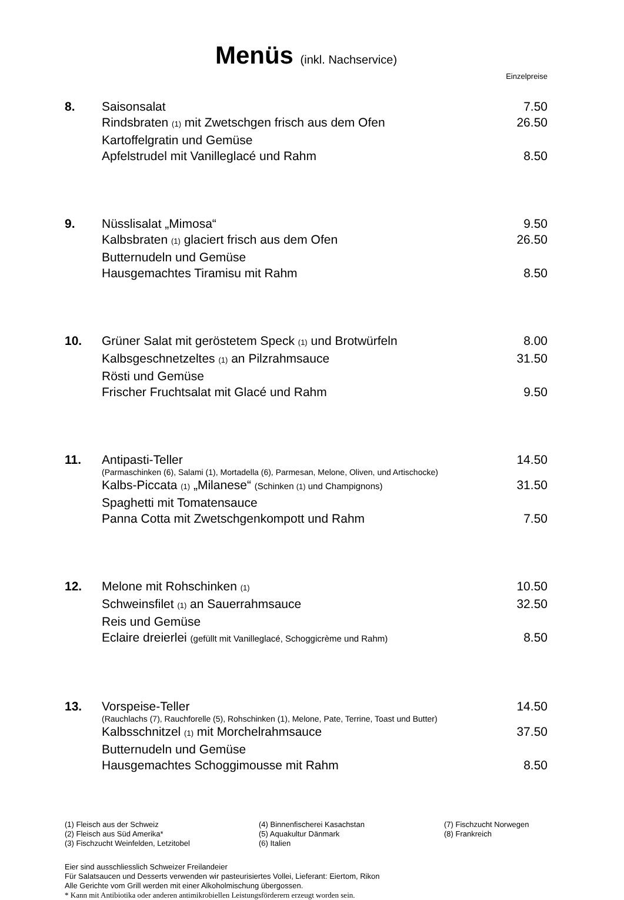Menüs (inkl. Nachservice)
Einzelpreise
8. Saisonsalat 7.50
Rindsbraten (1) mit Zwetschgen frisch aus dem Ofen
26.50
Kartoffelgratin und Gemüse
Apfelstrudel mit Vanilleglacé und Rahm
8.50
9. Nüsslisalat „Mimosa“ 9.50
Kalbsbraten (1) glaciert frisch aus dem Ofen
26.50
Butternudeln und Gemüse
Hausgemachtes Tiramisu mit Rahm
8.50
10. Grüner Salat mit geröstetem Speck (1) und Brotwürfeln
8.00
Kalbsgeschnetzeltes (1) an Pilzrahmsauce
31.50
Rösti und Gemüse
Frischer Fruchtsalat mit Glacé und Rahm
9.50
11. Antipasti-Teller 14.50
(Parmaschinken (6), Salami (1), Mortadella (6), Parmesan, Melone, Oliven, und Artischocke)
Kalbs-Piccata (1) „Milanese“ (Schinken (1) und Champignons)
31.50
Spaghetti mit Tomatensauce
Panna Cotta mit Zwetschgenkompott und Rahm
7.50
12. Melone mit Rohschinken (1)
10.50
Schweinsfilet (1) an Sauerrahmsauce
32.50
Reis und Gemüse
Eclaire dreierlei (gefüllt mit Vanilleglacé, Schoggicrème und Rahm)
8.50
13. Vorspeise-Teller 14.50
(Rauchlachs (7), Rauchforelle (5), Rohschinken (1), Melone, Pate, Terrine, Toast und Butter)
Kalbsschnitzel (1) mit Morchelrahmsauce
37.50
Butternudeln und Gemüse
Hausgemachtes Schoggimousse mit Rahm
8.50
(1) Fleisch aus der Schweiz
(2) Fleisch aus Süd Amerika*
(3) Fischzucht Weinfelden, Letzitobel
(4) Binnenfischerei Kasachstan
(5) Aquakultur Dänmark
(6) Italien
(7) Fischzucht Norwegen
(8) Frankreich
Eier sind ausschliesslich Schweizer Freilandeier
Für Salatsaucen und Desserts verwenden wir pasteurisiertes Vollei, Lieferant: Eiertom, Rikon
Alle Gerichte vom Grill werden mit einer Alkoholmischung übergossen.
* Kann mit Antibiotika oder anderen antimikrobiellen Leistungsförderern erzeugt worden sein.